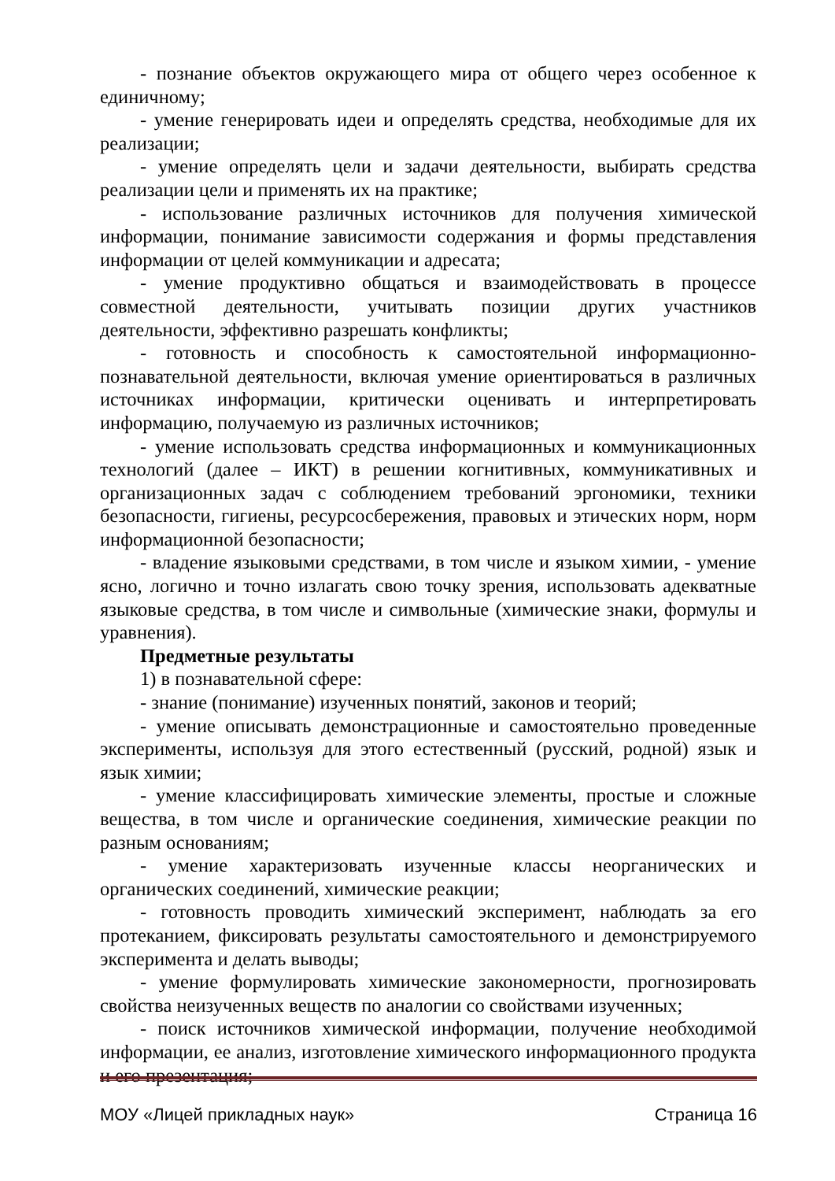- познание объектов окружающего мира от общего через особенное к единичному;
- умение генерировать идеи и определять средства, необходимые для их реализации;
- умение определять цели и задачи деятельности, выбирать средства реализации цели и применять их на практике;
- использование различных источников для получения химической информации, понимание зависимости содержания и формы представления информации от целей коммуникации и адресата;
- умение продуктивно общаться и взаимодействовать в процессе совместной деятельности, учитывать позиции других участников деятельности, эффективно разрешать конфликты;
- готовность и способность к самостоятельной информационно-познавательной деятельности, включая умение ориентироваться в различных источниках информации, критически оценивать и интерпретировать информацию, получаемую из различных источников;
- умение использовать средства информационных и коммуникационных технологий (далее – ИКТ) в решении когнитивных, коммуникативных и организационных задач с соблюдением требований эргономики, техники безопасности, гигиены, ресурсосбережения, правовых и этических норм, норм информационной безопасности;
- владение языковыми средствами, в том числе и языком химии, - умение ясно, логично и точно излагать свою точку зрения, использовать адекватные языковые средства, в том числе и символьные (химические знаки, формулы и уравнения).
Предметные результаты
1) в познавательной сфере:
- знание (понимание) изученных понятий, законов и теорий;
- умение описывать демонстрационные и самостоятельно проведенные эксперименты, используя для этого естественный (русский, родной) язык и язык химии;
- умение классифицировать химические элементы, простые и сложные вещества, в том числе и органические соединения, химические реакции по разным основаниям;
- умение характеризовать изученные классы неорганических и органических соединений, химические реакции;
- готовность проводить химический эксперимент, наблюдать за его протеканием, фиксировать результаты самостоятельного и демонстрируемого эксперимента и делать выводы;
- умение формулировать химические закономерности, прогнозировать свойства неизученных веществ по аналогии со свойствами изученных;
- поиск источников химической информации, получение необходимой информации, ее анализ, изготовление химического информационного продукта и его презентация;
МОУ «Лицей прикладных наук» Страница 16